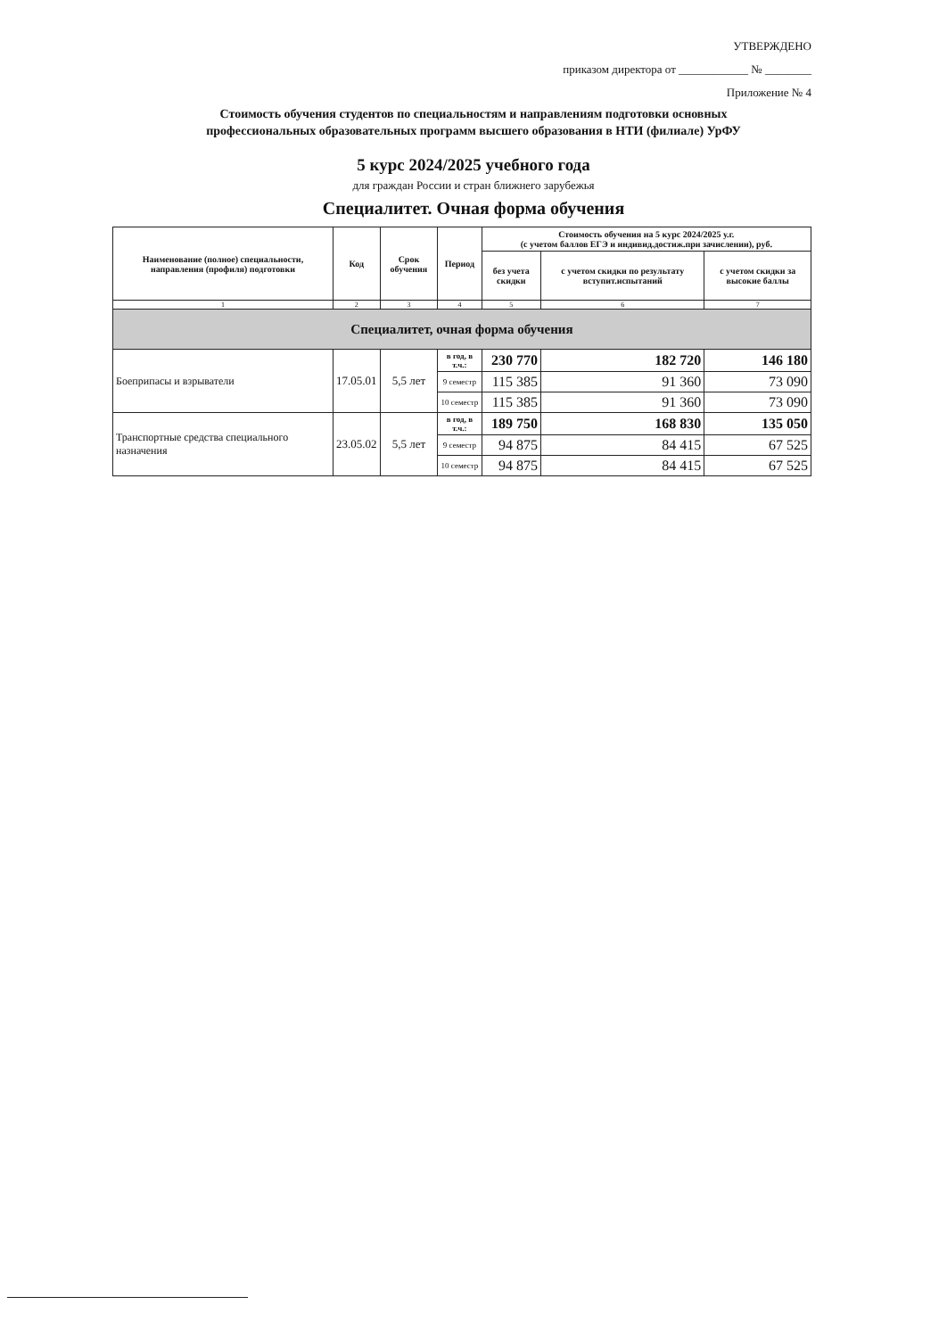УТВЕРЖДЕНО
приказом директора от ____________ № ________
Приложение № 4
Стоимость обучения студентов по специальностям и направлениям подготовки основных
профессиональных образовательных программ высшего образования в НТИ (филиале) УрФУ
5 курс 2024/2025 учебного года
для граждан России и стран ближнего зарубежья
Специалитет. Очная форма обучения
| Наименование (полное) специальности, направления (профиля) подготовки | Код | Срок обучения | Период | Стоимость обучения на 5 курс 2024/2025 у.г. (с учетом баллов ЕГЭ и индивид.достиж.при зачислении), руб. | | |
| --- | --- | --- | --- | --- | --- | --- |
| | | | | без учета скидки | с учетом скидки по результату вступит.испытаний | с учетом скидки за высокие баллы |
| 1 | 2 | 3 | 4 | 5 | 6 | 7 |
| Специалитет, очная форма обучения | | | | | | |
| Боеприпасы и взрыватели | 17.05.01 | 5,5 лет | в год, в т.ч.: | 230 770 | 182 720 | 146 180 |
| | | | 9 семестр | 115 385 | 91 360 | 73 090 |
| | | | 10 семестр | 115 385 | 91 360 | 73 090 |
| Транспортные средства специального назначения | 23.05.02 | 5,5 лет | в год, в т.ч.: | 189 750 | 168 830 | 135 050 |
| | | | 9 семестр | 94 875 | 84 415 | 67 525 |
| | | | 10 семестр | 94 875 | 84 415 | 67 525 |